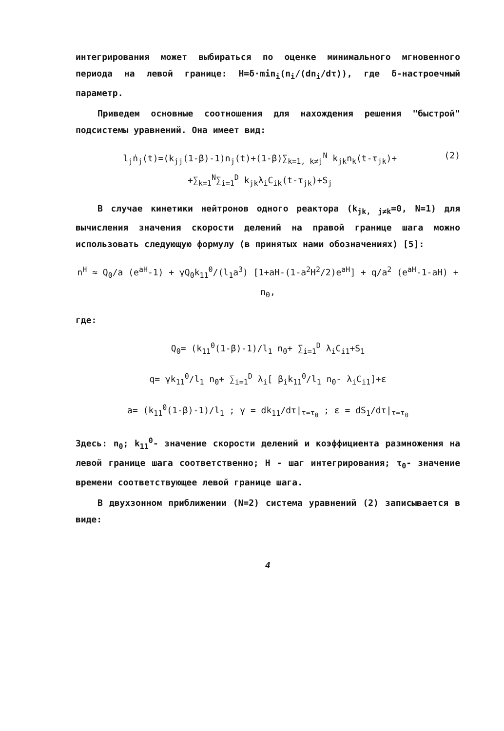интегрирования может выбираться по оценке минимального мгновенного периода на левой границе: H=δ·min<sub>i</sub>(n<sub>i</sub>/(dn<sub>i</sub>/dτ)), где δ-настроечный параметр.
Приведем основные соотношения для нахождения решения "быстрой" подсистемы уравнений. Она имеет вид:
l<sub>j</sub>ṅ<sub>j</sub>(t)=(k<sub>jj</sub>(1-β)-1)n<sub>j</sub>(t)+(1-β)∑<sub>k=1, k≠j</sub><sup>N</sup> k<sub>jk</sub>n<sub>k</sub>(t-τ<sub>jk</sub>)+
+∑<sub>k=1</sub><sup>N</sup>∑<sub>i=1</sub><sup>D</sup> k<sub>jk</sub>λ<sub>i</sub>C<sub>ik</sub>(t-τ<sub>jk</sub>)+S<sub>j</sub> (2)
В случае кинетики нейтронов одного реактора (k<sub>jk, j≠k</sub>=0, N=1) для вычисления значения скорости делений на правой границе шага можно использовать следующую формулу (в принятых нами обозначениях) [5]:
n<sup>H</sup> ≈ Q<sub>0</sub>/a (e<sup>aH</sup>-1) + γQ<sub>0</sub>k<sub>11</sub><sup>0</sup>/(l<sub>1</sub>a<sup>3</sup>) [1+aH-(1-a<sup>2</sup>H<sup>2</sup>/2)e<sup>aH</sup>] + q/a<sup>2</sup> (e<sup>aH</sup>-1-aH) + n<sub>0</sub>,
где:
Q<sub>0</sub>= (k<sub>11</sub><sup>0</sup>(1-β)-1)/l<sub>1</sub> n<sub>0</sub>+ ∑<sub>i=1</sub><sup>D</sup> λ<sub>i</sub>C<sub>i1</sub>+S<sub>1</sub>
q= γk<sub>11</sub><sup>0</sup>/l<sub>1</sub> n<sub>0</sub>+ ∑<sub>i=1</sub><sup>D</sup> λ<sub>i</sub>[ β<sub>i</sub>k<sub>11</sub><sup>0</sup>/l<sub>1</sub> n<sub>0</sub>- λ<sub>i</sub>C<sub>i1</sub>]+ε
a= (k<sub>11</sub><sup>0</sup>(1-β)-1)/l<sub>1</sub> ; γ = dk<sub>11</sub>/dτ|<sub>τ=τ<sub>0</sub></sub> ; ε = dS<sub>1</sub>/dτ|<sub>τ=τ<sub>0</sub></sub>
Здесь: n<sub>0</sub>; k<sub>11</sub><sup>0</sup>- значение скорости делений и коэффициента размножения на левой границе шага соответственно; H - шаг интегрирования; τ<sub>0</sub>- значение времени соответствующее левой границе шага.
В двухзонном приближении (N=2) система уравнений (2) записывается в виде:
4